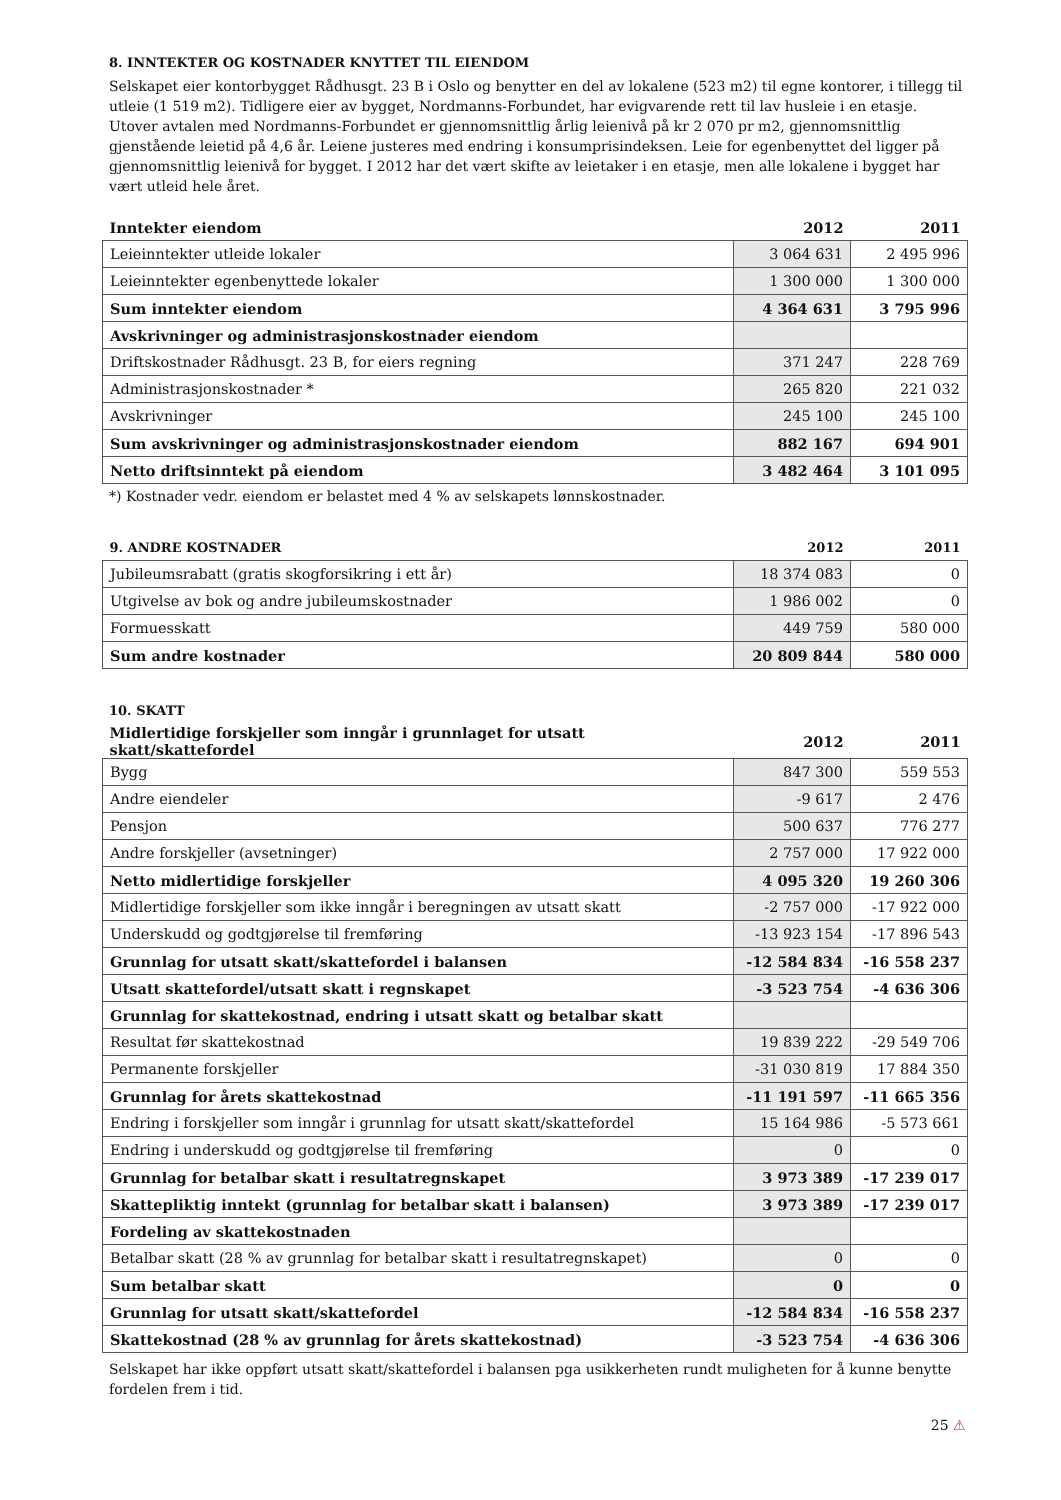8. INNTEKTER OG KOSTNADER KNYTTET TIL EIENDOM
Selskapet eier kontorbygget Rådhusgt. 23 B i Oslo og benytter en del av lokalene (523 m2) til egne kontorer, i tillegg til utleie (1 519 m2). Tidligere eier av bygget, Nordmanns-Forbundet, har evigvarende rett til lav husleie i en etasje. Utover avtalen med Nordmanns-Forbundet er gjennomsnittlig årlig leienivå på kr 2 070 pr m2, gjennomsnittlig gjenstående leietid på 4,6 år. Leiene justeres med endring i konsumprisindeksen. Leie for egenbenyttet del ligger på gjennomsnittlig leienivå for bygget. I 2012 har det vært skifte av leietaker i en etasje, men alle lokalene i bygget har vært utleid hele året.
| Inntekter eiendom | 2012 | 2011 |
| --- | --- | --- |
| Leieinntekter utleide lokaler | 3 064 631 | 2 495 996 |
| Leieinntekter egenbenyttede lokaler | 1 300 000 | 1 300 000 |
| Sum inntekter eiendom | 4 364 631 | 3 795 996 |
| Avskrivninger og administrasjonskostnader eiendom | | |
| Driftskostnader Rådhusgt. 23 B, for eiers regning | 371 247 | 228 769 |
| Administrasjonskostnader * | 265 820 | 221 032 |
| Avskrivninger | 245 100 | 245 100 |
| Sum avskrivninger og administrasjonskostnader eiendom | 882 167 | 694 901 |
| Netto driftsinntekt på eiendom | 3 482 464 | 3 101 095 |
*) Kostnader vedr. eiendom er belastet med 4 % av selskapets lønnskostnader.
| 9. ANDRE KOSTNADER | 2012 | 2011 |
| --- | --- | --- |
| Jubileumsrabatt (gratis skogforsikring i ett år) | 18 374 083 | 0 |
| Utgivelse av bok og andre jubileumskostnader | 1 986 002 | 0 |
| Formuesskatt | 449 759 | 580 000 |
| Sum andre kostnader | 20 809 844 | 580 000 |
10. SKATT
| Midlertidige forskjeller som inngår i grunnlaget for utsatt skatt/skattefordel | 2012 | 2011 |
| --- | --- | --- |
| Bygg | 847 300 | 559 553 |
| Andre eiendeler | -9 617 | 2 476 |
| Pensjon | 500 637 | 776 277 |
| Andre forskjeller (avsetninger) | 2 757 000 | 17 922 000 |
| Netto midlertidige forskjeller | 4 095 320 | 19 260 306 |
| Midlertidige forskjeller som ikke inngår i beregningen av utsatt skatt | -2 757 000 | -17 922 000 |
| Underskudd og godtgjørelse til fremføring | -13 923 154 | -17 896 543 |
| Grunnlag for utsatt skatt/skattefordel i balansen | -12 584 834 | -16 558 237 |
| Utsatt skattefordel/utsatt skatt i regnskapet | -3 523 754 | -4 636 306 |
| Grunnlag for skattekostnad, endring i utsatt skatt og betalbar skatt | | |
| Resultat før skattekostnad | 19 839 222 | -29 549 706 |
| Permanente forskjeller | -31 030 819 | 17 884 350 |
| Grunnlag for årets skattekostnad | -11 191 597 | -11 665 356 |
| Endring i forskjeller som inngår i grunnlag for utsatt skatt/skattefordel | 15 164 986 | -5 573 661 |
| Endring i underskudd og godtgjørelse til fremføring | 0 | 0 |
| Grunnlag for betalbar skatt i resultatregnskapet | 3 973 389 | -17 239 017 |
| Skattepliktig inntekt (grunnlag for betalbar skatt i balansen) | 3 973 389 | -17 239 017 |
| Fordeling av skattekostnaden | | |
| Betalbar skatt (28 % av grunnlag for betalbar skatt i resultatregnskapet) | 0 | 0 |
| Sum betalbar skatt | 0 | 0 |
| Grunnlag for utsatt skatt/skattefordel | -12 584 834 | -16 558 237 |
| Skattekostnad (28 % av grunnlag for årets skattekostnad) | -3 523 754 | -4 636 306 |
Selskapet har ikke oppført utsatt skatt/skattefordel i balansen pga usikkerheten rundt muligheten for å kunne benytte fordelen frem i tid.
25 ⚠